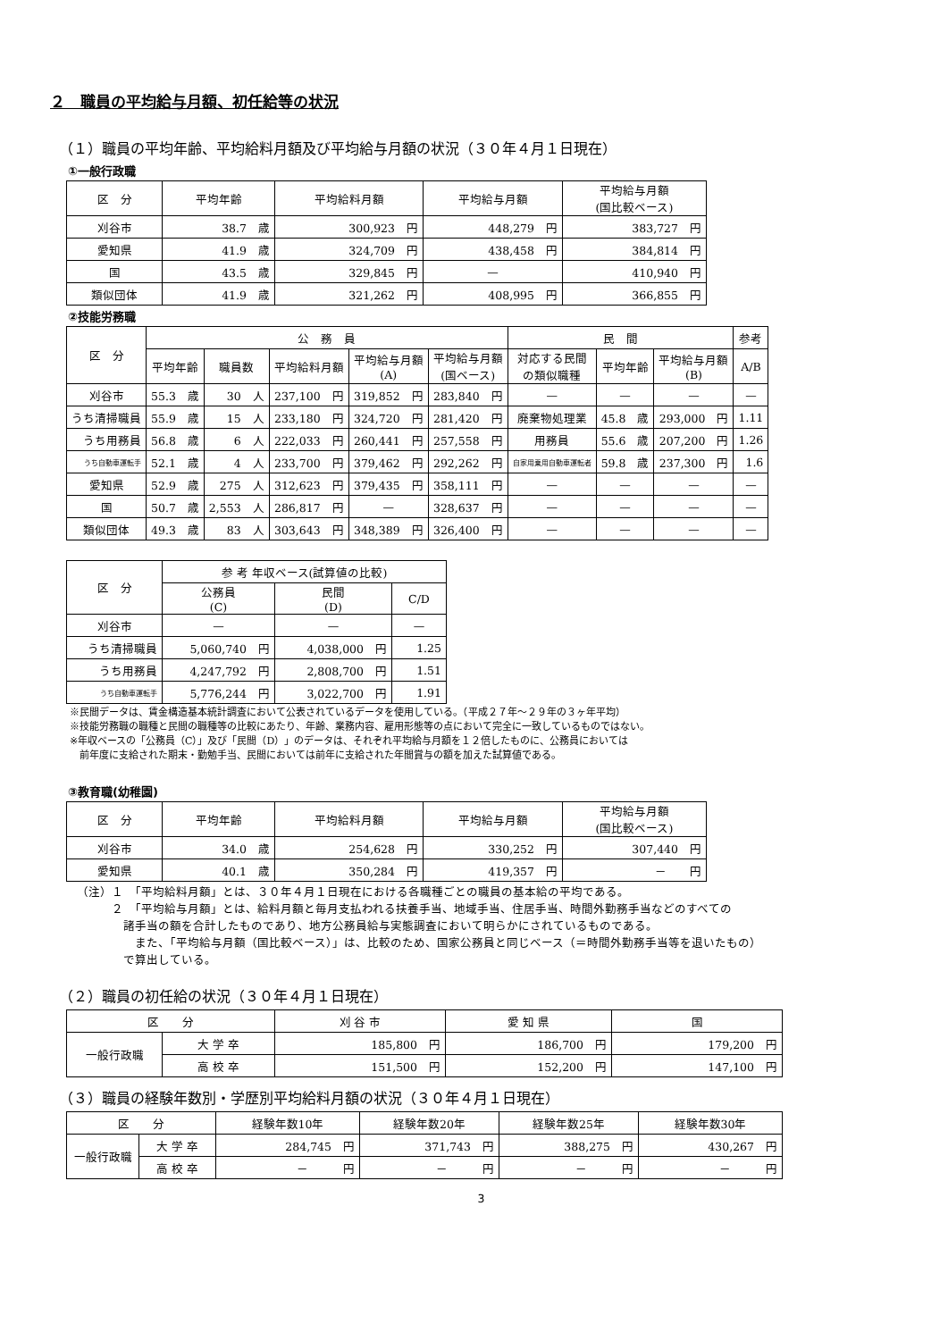２　職員の平均給与月額、初任給等の状況
（１）職員の平均年齢、平均給料月額及び平均給与月額の状況（３０年４月１日現在）
①一般行政職
| 区 分 | 平均年齢 | 平均給料月額 | 平均給与月額 | 平均給与月額 (国比較ベース) |
| --- | --- | --- | --- | --- |
| 刈谷市 | 38.7 歳 | 300,923 円 | 448,279 円 | 383,727 円 |
| 愛知県 | 41.9 歳 | 324,709 円 | 438,458 円 | 384,814 円 |
| 国 | 43.5 歳 | 329,845 円 | — | 410,940 円 |
| 類似団体 | 41.9 歳 | 321,262 円 | 408,995 円 | 366,855 円 |
②技能労務職
| 区 分 | 公 務 員 | | | | | 民 間 | | | 参考 |
| --- | --- | --- | --- | --- | --- | --- | --- | --- | --- |
| | 平均年齢 | 職員数 | 平均給料月額 | 平均給与月額 (A) | 平均給与月額 (国ベース) | 対応する民間 の類似職種 | 平均年齢 | 平均給与月額 (B) | A/B |
| 刈谷市 | 55.3 歳 | 30 人 | 237,100 円 | 319,852 円 | 283,840 円 | — | — | — | — |
| うち清掃職員 | 55.9 歳 | 15 人 | 233,180 円 | 324,720 円 | 281,420 円 | 廃棄物処理業 | 45.8 歳 | 293,000 円 | 1.11 |
| うち用務員 | 56.8 歳 | 6 人 | 222,033 円 | 260,441 円 | 257,558 円 | 用務員 | 55.6 歳 | 207,200 円 | 1.26 |
| うち自動車運転手 | 52.1 歳 | 4 人 | 233,700 円 | 379,462 円 | 292,262 円 | 自家用乗用自動車運転者 | 59.8 歳 | 237,300 円 | 1.6 |
| 愛知県 | 52.9 歳 | 275 人 | 312,623 円 | 379,435 円 | 358,111 円 | — | — | — | — |
| 国 | 50.7 歳 | 2,553 人 | 286,817 円 | — | 328,637 円 | — | — | — | — |
| 類似団体 | 49.3 歳 | 83 人 | 303,643 円 | 348,389 円 | 326,400 円 | — | — | — | — |
| 区 分 | 参 考 年収ベース(試算値の比較) | | |
| --- | --- | --- | --- |
| | 公務員 (C) | 民間 (D) | C/D |
| 刈谷市 | — | — | — |
| うち清掃職員 | 5,060,740 円 | 4,038,000 円 | 1.25 |
| うち用務員 | 4,247,792 円 | 2,808,700 円 | 1.51 |
| うち自動車運転手 | 5,776,244 円 | 3,022,700 円 | 1.91 |
※民間データは、賃金構造基本統計調査において公表されているデータを使用している。（平成２７年～２９年の３ヶ年平均）
※技能労務職の職種と民間の職種等の比較にあたり、年齢、業務内容、雇用形態等の点において完全に一致しているものではない。
※年収ベースの「公務員（C）」及び「民間（D）」のデータは、それぞれ平均給与月額を１２倍したものに、公務員においては
　前年度に支給された期末・勤勉手当、民間においては前年に支給された年間賞与の額を加えた試算値である。
③教育職(幼稚園)
| 区 分 | 平均年齢 | 平均給料月額 | 平均給与月額 | 平均給与月額 (国比較ベース) |
| --- | --- | --- | --- | --- |
| 刈谷市 | 34.0 歳 | 254,628 円 | 330,252 円 | 307,440 円 |
| 愛知県 | 40.1 歳 | 350,284 円 | 419,357 円 | － 円 |
（注）１　「平均給料月額」とは、３０年４月１日現在における各職種ごとの職員の基本給の平均である。
　　　２　「平均給与月額」とは、給料月額と毎月支払われる扶養手当、地域手当、住居手当、時間外勤務手当などのすべての
　　　　諸手当の額を合計したものであり、地方公務員給与実態調査において明らかにされているものである。
　　　　　また、「平均給与月額（国比較ベース）」は、比較のため、国家公務員と同じベース（＝時間外勤務手当等を退いたもの）
　　　　で算出している。
（２）職員の初任給の状況（３０年４月１日現在）
| 区 分 | | 刈 谷 市 | 愛 知 県 | 国 |
| --- | --- | --- | --- | --- |
| 一般行政職 | 大 学 卒 | 185,800 円 | 186,700 円 | 179,200 円 |
| | 高 校 卒 | 151,500 円 | 152,200 円 | 147,100 円 |
（３）職員の経験年数別・学歴別平均給料月額の状況（３０年４月１日現在）
| 区 分 | | 経験年数10年 | 経験年数20年 | 経験年数25年 | 経験年数30年 |
| --- | --- | --- | --- | --- | --- |
| 一般行政職 | 大 学 卒 | 284,745 円 | 371,743 円 | 388,275 円 | 430,267 円 |
| | 高 校 卒 | － 円 | － 円 | － 円 | － 円 |
3